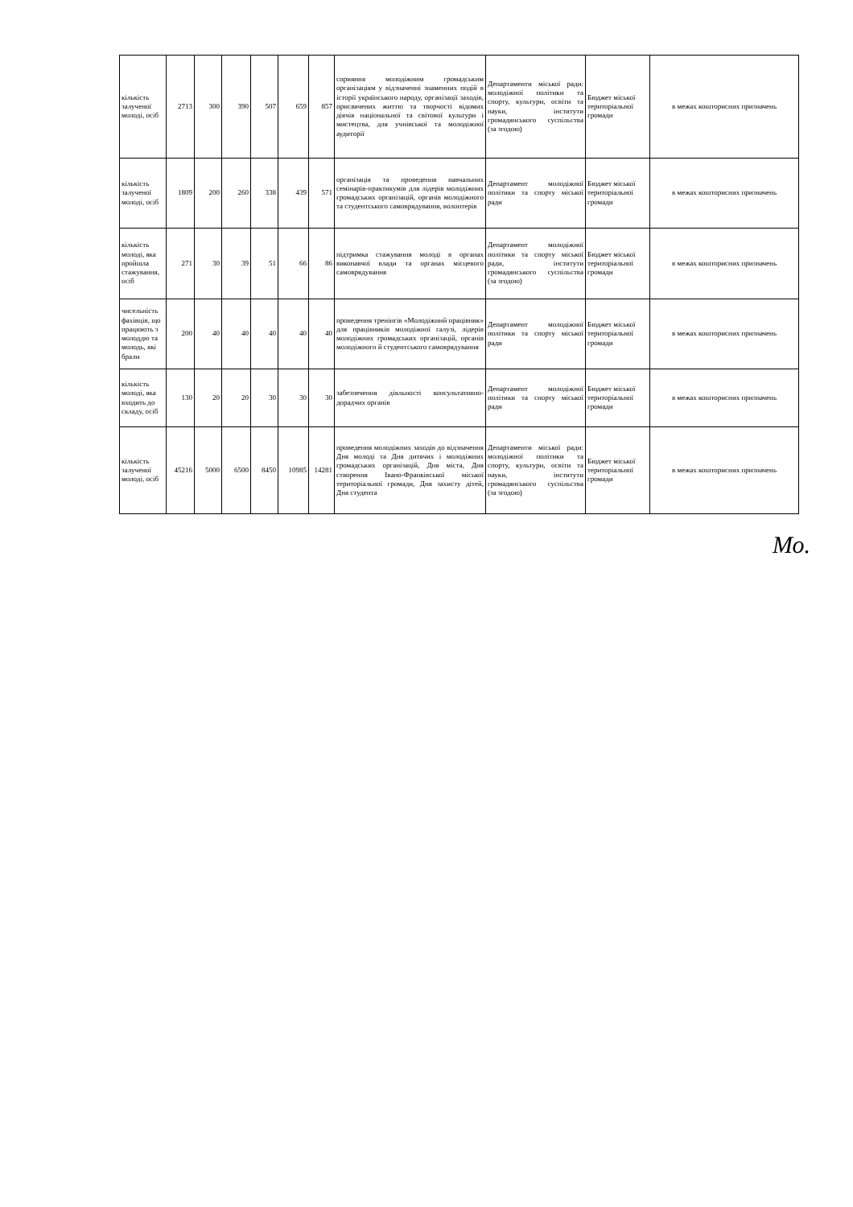| кількість залученої молоді, осіб | 2713 | 300 | 390 | 507 | 659 | 857 | сприяння молодіжним громадським організаціям у відзначенні знаменних подій в історії українського народу, організації заходів, присвячених життю та творчості відомих діячів національної та світової культури і мистецтва, для учнівської та молодіжної аудиторії | Департаменти міської ради: молодіжної політики та спорту, культури, освіти та науки, інститути громадянського суспільства (за згодою) | Бюджет міської територіальної громади | в межах кошторисних призначень |
| кількість залученої молоді, осіб | 1809 | 200 | 260 | 338 | 439 | 571 | організація та проведення навчальних семінарів-практикумів для лідерів молодіжних громадських організацій, органів молодіжного та студентського самоврядування, волонтерів | Департамент молодіжної політики та спорту міської ради | Бюджет міської територіальної громади | в межах кошторисних призначень |
| кількість молоді, яка пройшла стажування, осіб | 271 | 30 | 39 | 51 | 66 | 86 | підтримка стажування молоді в органах виконавчої влади та органах місцевого самоврядування | Департамент молодіжної політики та спорту міської ради, інститути громадянського суспільства (за згодою) | Бюджет міської територіальної громади | в межах кошторисних призначень |
| чисельність фахівців, що працюють з молоддю та молодь, які брали | 200 | 40 | 40 | 40 | 40 | 40 | проведення тренінгів «Молодіжний працівник» для працівників молодіжної галузі, лідерів молодіжних громадських організацій, органів молодіжного й студентського самоврядування | Департамент молодіжної політики та спорту міської ради | Бюджет міської територіальної громади | в межах кошторисних призначень |
| кількість молоді, яка входить до складу, осіб | 130 | 20 | 20 | 30 | 30 | 30 | забезпечення діяльності консультативно-дорадчих органів | Департамент молодіжної політики та спорту міської ради | Бюджет міської територіальної громади | в межах кошторисних призначень |
| кількість залученої молоді, осіб | 45216 | 5000 | 6500 | 8450 | 10985 | 14281 | проведення молодіжних заходів до відзначення Дня молоді та Дня дитячих і молодіжних громадських організацій, Дня міста, Дня створення Івано-Франківської міської територіальної громади, Дня захисту дітей, Дня студента | Департаменти міської ради: молодіжної політики та спорту, культури, освіти та науки, інститути громадянського суспільства (за згодою) | Бюджет міської територіальної громади | в межах кошторисних призначень |
Мо.